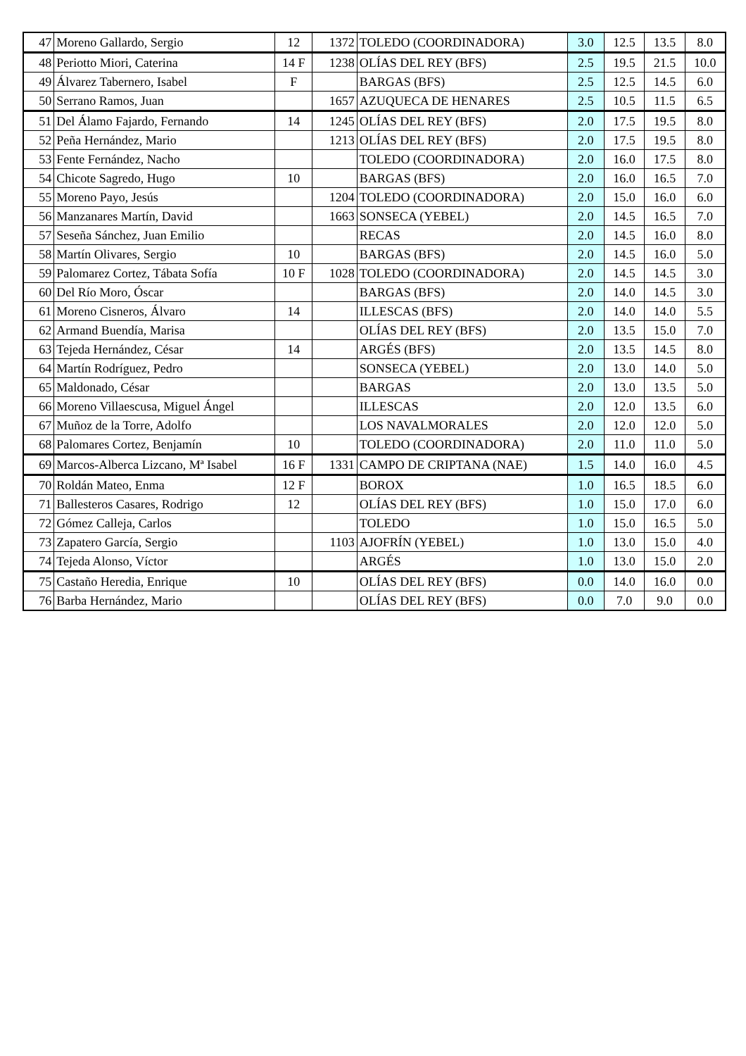| 47 | Moreno Gallardo, Sergio | 12 | 1372 | TOLEDO (COORDINADORA) | 3.0 | 12.5 | 13.5 | 8.0 |
| 48 | Periotto Miori, Caterina | 14 F | 1238 | OLÍAS DEL REY (BFS) | 2.5 | 19.5 | 21.5 | 10.0 |
| 49 | Álvarez Tabernero, Isabel | F | | BARGAS (BFS) | 2.5 | 12.5 | 14.5 | 6.0 |
| 50 | Serrano Ramos, Juan | | 1657 | AZUQUECA DE HENARES | 2.5 | 10.5 | 11.5 | 6.5 |
| 51 | Del Álamo Fajardo, Fernando | 14 | 1245 | OLÍAS DEL REY (BFS) | 2.0 | 17.5 | 19.5 | 8.0 |
| 52 | Peña Hernández, Mario | | 1213 | OLÍAS DEL REY (BFS) | 2.0 | 17.5 | 19.5 | 8.0 |
| 53 | Fente Fernández, Nacho | | | TOLEDO (COORDINADORA) | 2.0 | 16.0 | 17.5 | 8.0 |
| 54 | Chicote Sagredo, Hugo | 10 | | BARGAS (BFS) | 2.0 | 16.0 | 16.5 | 7.0 |
| 55 | Moreno Payo, Jesús | | 1204 | TOLEDO (COORDINADORA) | 2.0 | 15.0 | 16.0 | 6.0 |
| 56 | Manzanares Martín, David | | 1663 | SONSECA (YEBEL) | 2.0 | 14.5 | 16.5 | 7.0 |
| 57 | Seseña Sánchez, Juan Emilio | | | RECAS | 2.0 | 14.5 | 16.0 | 8.0 |
| 58 | Martín Olivares, Sergio | 10 | | BARGAS (BFS) | 2.0 | 14.5 | 16.0 | 5.0 |
| 59 | Palomarez Cortez, Tábata Sofía | 10 F | 1028 | TOLEDO (COORDINADORA) | 2.0 | 14.5 | 14.5 | 3.0 |
| 60 | Del Río Moro, Óscar | | | BARGAS (BFS) | 2.0 | 14.0 | 14.5 | 3.0 |
| 61 | Moreno Cisneros, Álvaro | 14 | | ILLESCAS (BFS) | 2.0 | 14.0 | 14.0 | 5.5 |
| 62 | Armand Buendía, Marisa | | | OLÍAS DEL REY (BFS) | 2.0 | 13.5 | 15.0 | 7.0 |
| 63 | Tejeda Hernández, César | 14 | | ARGÉS (BFS) | 2.0 | 13.5 | 14.5 | 8.0 |
| 64 | Martín Rodríguez, Pedro | | | SONSECA (YEBEL) | 2.0 | 13.0 | 14.0 | 5.0 |
| 65 | Maldonado, César | | | BARGAS | 2.0 | 13.0 | 13.5 | 5.0 |
| 66 | Moreno Villaescusa, Miguel Ángel | | | ILLESCAS | 2.0 | 12.0 | 13.5 | 6.0 |
| 67 | Muñoz de la Torre, Adolfo | | | LOS NAVALMORALES | 2.0 | 12.0 | 12.0 | 5.0 |
| 68 | Palomares Cortez, Benjamín | 10 | | TOLEDO (COORDINADORA) | 2.0 | 11.0 | 11.0 | 5.0 |
| 69 | Marcos-Alberca Lizcano, Mª Isabel | 16 F | 1331 | CAMPO DE CRIPTANA (NAE) | 1.5 | 14.0 | 16.0 | 4.5 |
| 70 | Roldán Mateo, Enma | 12 F | | BOROX | 1.0 | 16.5 | 18.5 | 6.0 |
| 71 | Ballesteros Casares, Rodrigo | 12 | | OLÍAS DEL REY (BFS) | 1.0 | 15.0 | 17.0 | 6.0 |
| 72 | Gómez Calleja, Carlos | | | TOLEDO | 1.0 | 15.0 | 16.5 | 5.0 |
| 73 | Zapatero García, Sergio | | 1103 | AJOFRÍN (YEBEL) | 1.0 | 13.0 | 15.0 | 4.0 |
| 74 | Tejeda Alonso, Víctor | | | ARGÉS | 1.0 | 13.0 | 15.0 | 2.0 |
| 75 | Castaño Heredia, Enrique | 10 | | OLÍAS DEL REY (BFS) | 0.0 | 14.0 | 16.0 | 0.0 |
| 76 | Barba Hernández, Mario | | | OLÍAS DEL REY (BFS) | 0.0 | 7.0 | 9.0 | 0.0 |